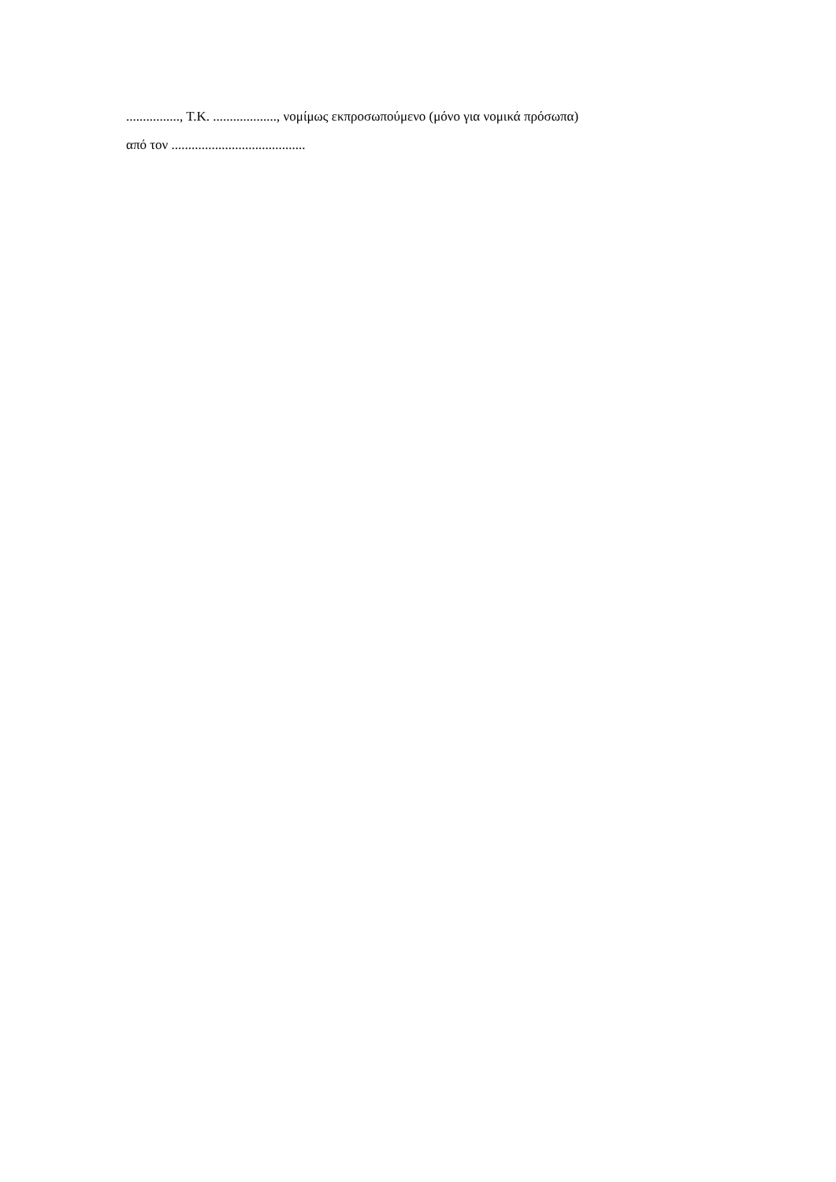................, Τ.Κ. ..................., νομίμως εκπροσωπούμενο (μόνο για νομικά πρόσωπα)
από τον ........................................